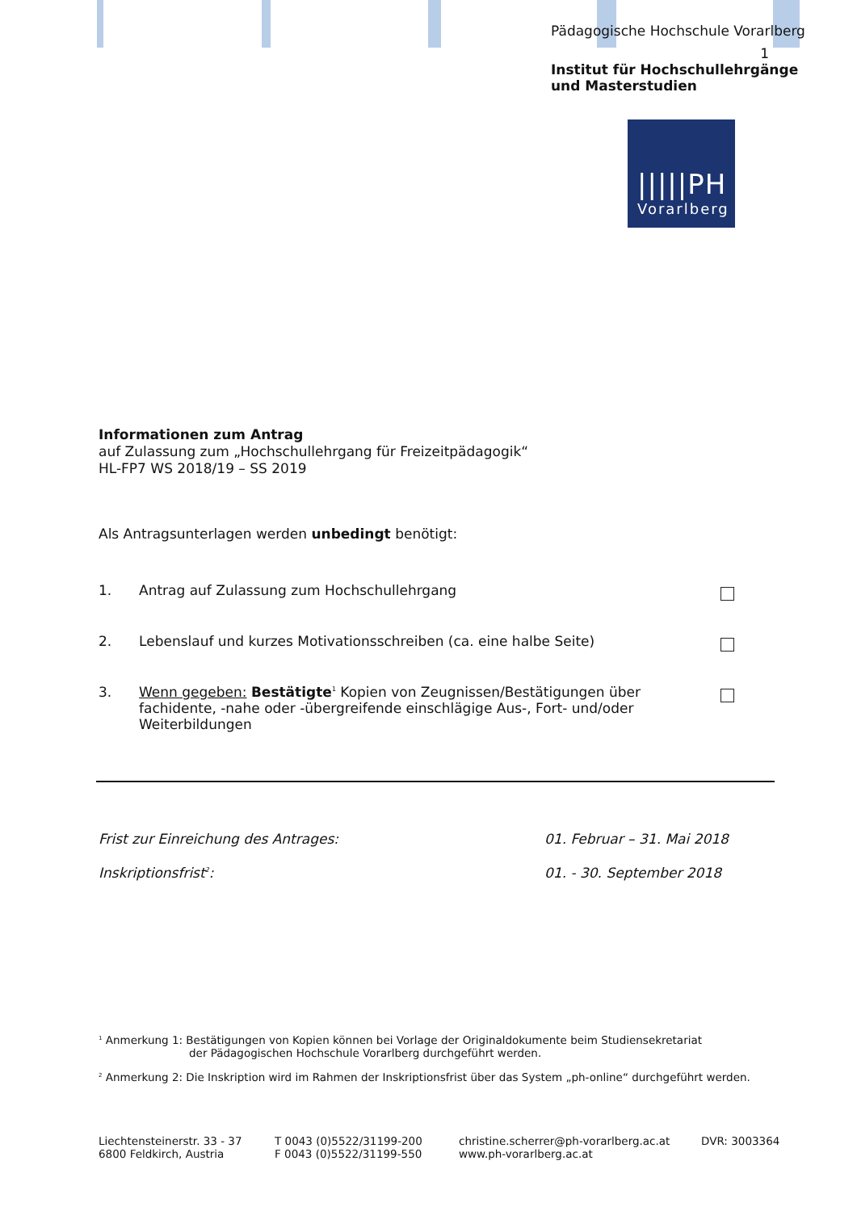Pädagogische Hochschule Vorarlberg
1
Institut für Hochschullehrgänge
und Masterstudien
|||||PH
Vorarlberg
Informationen zum Antrag
auf Zulassung zum „Hochschullehrgang für Freizeitpädagogik“
HL-FP7 WS 2018/19 – SS 2019
Als Antragsunterlagen werden unbedingt benötigt:
1. Antrag auf Zulassung zum Hochschullehrgang
2. Lebenslauf und kurzes Motivationsschreiben (ca. eine halbe Seite)
3. Wenn gegeben: Bestätigte<sup>1</sup> Kopien von Zeugnissen/Bestätigungen über fachidente, -nahe oder -übergreifende einschlägige Aus-, Fort- und/oder Weiterbildungen
Frist zur Einreichung des Antrages: 01. Februar – 31. Mai 2018
Inskriptionsfrist<sup>2</sup>: 01. - 30. September 2018
<sup>1</sup> Anmerkung 1: Bestätigungen von Kopien können bei Vorlage der Originaldokumente beim Studiensekretariat
der Pädagogischen Hochschule Vorarlberg durchgeführt werden.
<sup>2</sup> Anmerkung 2: Die Inskription wird im Rahmen der Inskriptionsfrist über das System „ph-online“ durchgeführt werden.
Liechtensteinerstr. 33 - 37
6800 Feldkirch, Austria
T 0043 (0)5522/31199-200
F 0043 (0)5522/31199-550
christine.scherrer@ph-vorarlberg.ac.at
www.ph-vorarlberg.ac.at
DVR: 3003364